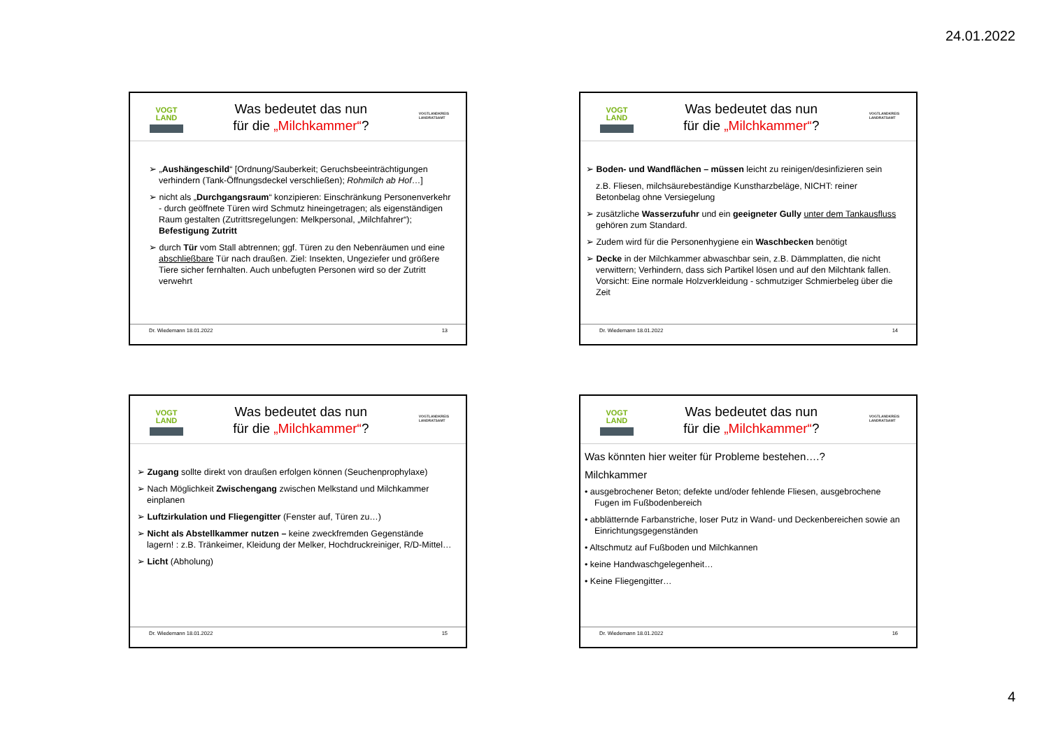24.01.2022
VOGT
LAND
Was bedeutet das nun
für die „Milchkammer“?
VOGTLANDKREIS
LANDRATSAMT
➢ „Aushängeschild“ [Ordnung/Sauberkeit; Geruchsbeeinträchtigungen verhindern (Tank-Öffnungsdeckel verschließen); Rohmilch ab Hof…]
➢ nicht als „Durchgangsraum“ konzipieren: Einschränkung Personenverkehr - durch geöffnete Türen wird Schmutz hineingetragen; als eigenständigen Raum gestalten (Zutrittsregelungen: Melkpersonal, „Milchfahrer“); Befestigung Zutritt
➢ durch Tür vom Stall abtrennen; ggf. Türen zu den Nebenräumen und eine abschließbare Tür nach draußen. Ziel: Insekten, Ungeziefer und größere Tiere sicher fernhalten. Auch unbefugten Personen wird so der Zutritt verwehrt
Dr. Wiedemann 18.01.2022 13
VOGT
LAND
Was bedeutet das nun
für die „Milchkammer“?
VOGTLANDKREIS
LANDRATSAMT
➢ Boden- und Wandflächen – müssen leicht zu reinigen/desinfizieren sein
z.B. Fliesen, milchsäurebeständige Kunstharzbeläge, NICHT: reiner Betonbelag ohne Versiegelung
➢ zusätzliche Wasserzufuhr und ein geeigneter Gully unter dem Tankausfluss gehören zum Standard.
➢ Zudem wird für die Personenhygiene ein Waschbecken benötigt
➢ Decke in der Milchkammer abwaschbar sein, z.B. Dämmplatten, die nicht verwittern; Verhindern, dass sich Partikel lösen und auf den Milchtank fallen. Vorsicht: Eine normale Holzverkleidung - schmutziger Schmierbeleg über die Zeit
Dr. Wiedemann 18.01.2022 14
VOGT
LAND
Was bedeutet das nun
für die „Milchkammer“?
VOGTLANDKREIS
LANDRATSAMT
➢ Zugang sollte direkt von draußen erfolgen können (Seuchenprophylaxe)
➢ Nach Möglichkeit Zwischengang zwischen Melkstand und Milchkammer einplanen
➢ Luftzirkulation und Fliegengitter (Fenster auf, Türen zu…)
➢ Nicht als Abstellkammer nutzen – keine zweckfremden Gegenstände lagern! : z.B. Tränkeimer, Kleidung der Melker, Hochdruckreiniger, R/D-Mittel…
➢ Licht (Abholung)
Dr. Wiedemann 18.01.2022 15
VOGT
LAND
Was bedeutet das nun
für die „Milchkammer“?
VOGTLANDKREIS
LANDRATSAMT
Was könnten hier weiter für Probleme bestehen….?
Milchkammer
• ausgebrochener Beton; defekte und/oder fehlende Fliesen, ausgebrochene Fugen im Fußbodenbereich
• abblätternde Farbanstriche, loser Putz in Wand- und Deckenbereichen sowie an Einrichtungsgegenständen
• Altschmutz auf Fußboden und Milchkannen
• keine Handwaschgelegenheit…
• Keine Fliegengitter…
Dr. Wiedemann 18.01.2022 16
4